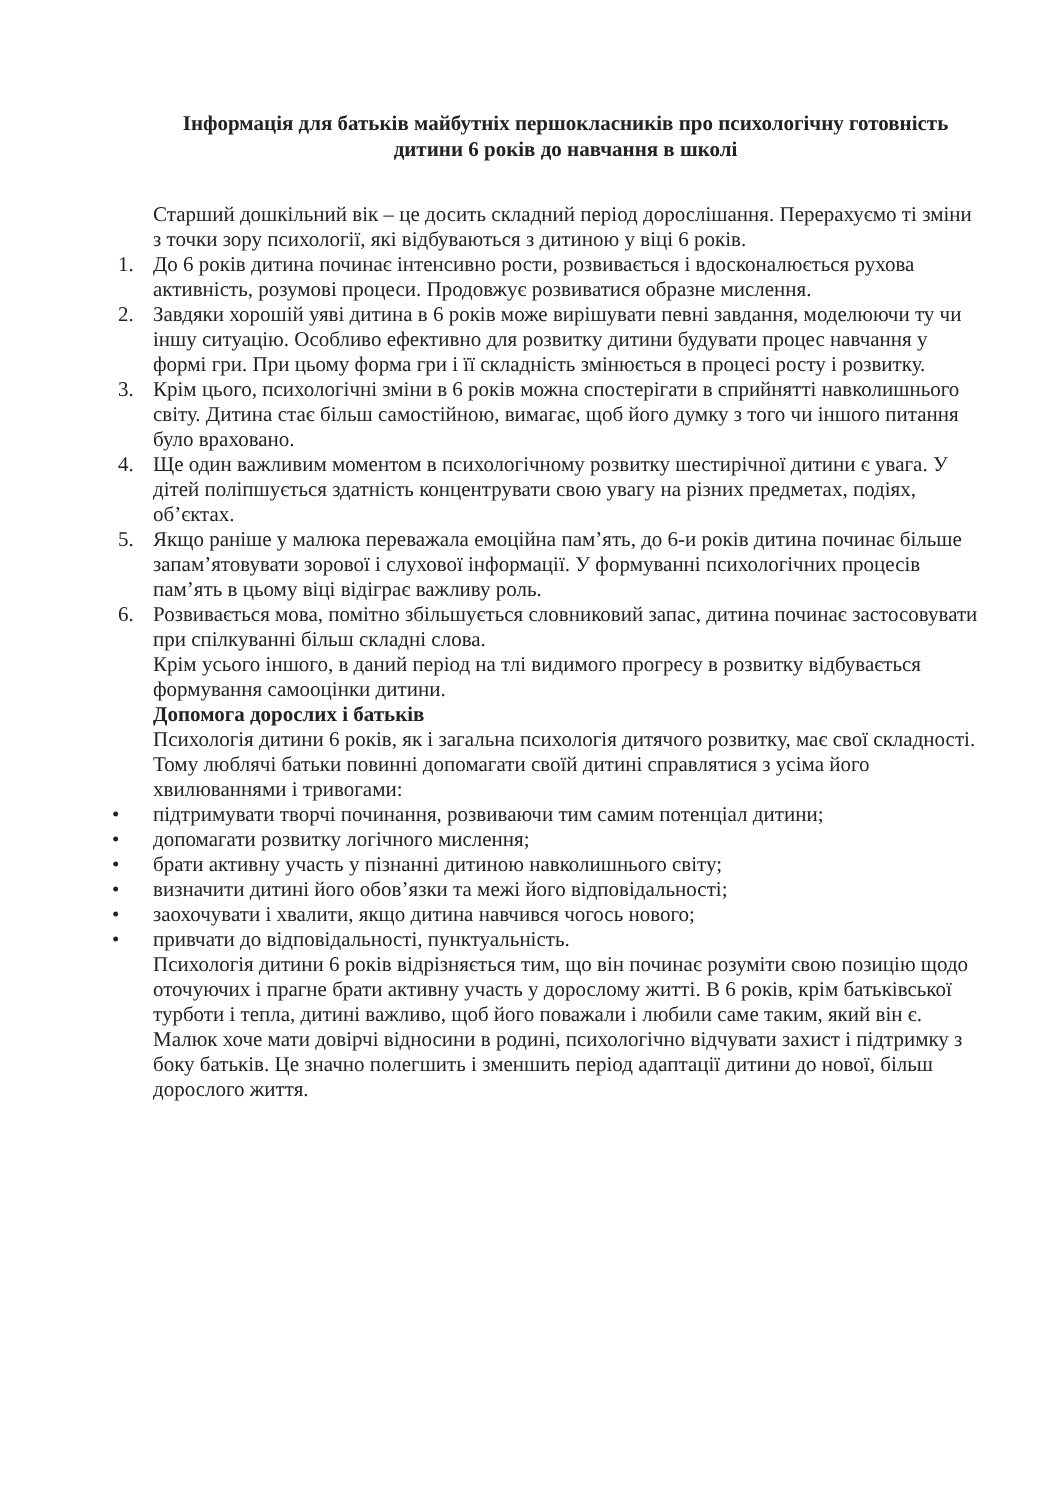Інформація для батьків майбутніх першокласників про психологічну готовність дитини 6 років до навчання в школі
Старший дошкільний вік – це досить складний період дорослішання. Перерахуємо ті зміни з точки зору психології, які відбуваються з дитиною у віці 6 років.
1. До 6 років дитина починає інтенсивно рости, розвивається і вдосконалюється рухова активність, розумові процеси. Продовжує розвиватися образне мислення.
2. Завдяки хорошій уяві дитина в 6 років може вирішувати певні завдання, моделюючи ту чи іншу ситуацію. Особливо ефективно для розвитку дитини будувати процес навчання у формі гри. При цьому форма гри і її складність змінюється в процесі росту і розвитку.
3. Крім цього, психологічні зміни в 6 років можна спостерігати в сприйнятті навколишнього світу. Дитина стає більш самостійною, вимагає, щоб його думку з того чи іншого питання було враховано.
4. Ще один важливим моментом в психологічному розвитку шестирічної дитини є увага. У дітей поліпшується здатність концентрувати свою увагу на різних предметах, подіях, об’єктах.
5. Якщо раніше у малюка переважала емоційна пам’ять, до 6-и років дитина починає більше запам’ятовувати зорової і слухової інформації. У формуванні психологічних процесів пам’ять в цьому віці відіграє важливу роль.
6. Розвивається мова, помітно збільшується словниковий запас, дитина починає застосовувати при спілкуванні більш складні слова.
Крім усього іншого, в даний період на тлі видимого прогресу в розвитку відбувається формування самооцінки дитини.
Допомога дорослих і батьків
Психологія дитини 6 років, як і загальна психологія дитячого розвитку, має свої складності. Тому люблячі батьки повинні допомагати своїй дитині справлятися з усіма його хвилюваннями і тривогами:
• підтримувати творчі починання, розвиваючи тим самим потенціал дитини;
• допомагати розвитку логічного мислення;
• брати активну участь у пізнанні дитиною навколишнього світу;
• визначити дитині його обов’язки та межі його відповідальності;
• заохочувати і хвалити, якщо дитина навчився чогось нового;
• привчати до відповідальності, пунктуальність.
Психологія дитини 6 років відрізняється тим, що він починає розуміти свою позицію щодо оточуючих і прагне брати активну участь у дорослому житті. В 6 років, крім батьківської турботи і тепла, дитині важливо, щоб його поважали і любили саме таким, який він є. Малюк хоче мати довірчі відносини в родині, психологічно відчувати захист і підтримку з боку батьків. Це значно полегшить і зменшить період адаптації дитини до нової, більш дорослого життя.